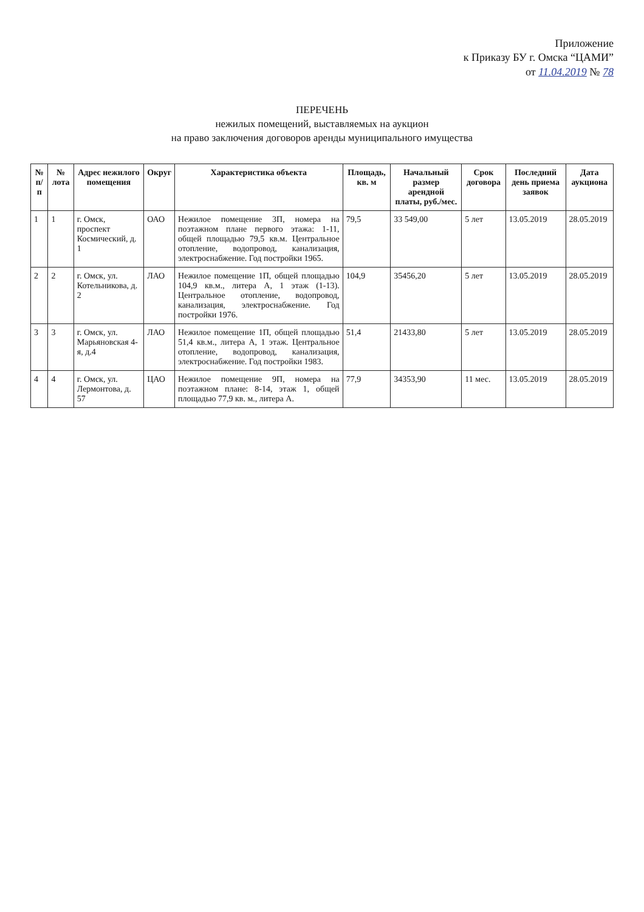Приложение
к Приказу БУ г. Омска “ЦАМИ”
от 11.04.2019 № 78
ПЕРЕЧЕНЬ
нежилых помещений, выставляемых на аукцион
на право заключения договоров аренды муниципального имущества
| № п/п | № лота | Адрес нежилого помещения | Округ | Характеристика объекта | Площадь, кв. м | Начальный размер арендной платы, руб./мес. | Срок договора | Последний день приема заявок | Дата аукциона |
| --- | --- | --- | --- | --- | --- | --- | --- | --- | --- |
| 1 | 1 | г. Омск, проспект Космический, д. 1 | ОАО | Нежилое помещение 3П, номера на поэтажном плане первого этажа: 1-11, общей площадью 79,5 кв.м. Центральное отопление, водопровод, канализация, электроснабжение. Год постройки 1965. | 79,5 | 33 549,00 | 5 лет | 13.05.2019 | 28.05.2019 |
| 2 | 2 | г. Омск, ул. Котельникова, д. 2 | ЛАО | Нежилое помещение 1П, общей площадью 104,9 кв.м., литера А, 1 этаж (1-13). Центральное отопление, водопровод, канализация, электроснабжение. Год постройки 1976. | 104,9 | 35456,20 | 5 лет | 13.05.2019 | 28.05.2019 |
| 3 | 3 | г. Омск, ул. Марьяновская 4-я, д.4 | ЛАО | Нежилое помещение 1П, общей площадью 51,4 кв.м., литера А, 1 этаж. Центральное отопление, водопровод, канализация, электроснабжение. Год постройки 1983. | 51,4 | 21433,80 | 5 лет | 13.05.2019 | 28.05.2019 |
| 4 | 4 | г. Омск, ул. Лермонтова, д. 57 | ЦАО | Нежилое помещение 9П, номера на поэтажном плане: 8-14, этаж 1, общей площадью 77,9 кв. м., литера А. | 77,9 | 34353,90 | 11 мес. | 13.05.2019 | 28.05.2019 |